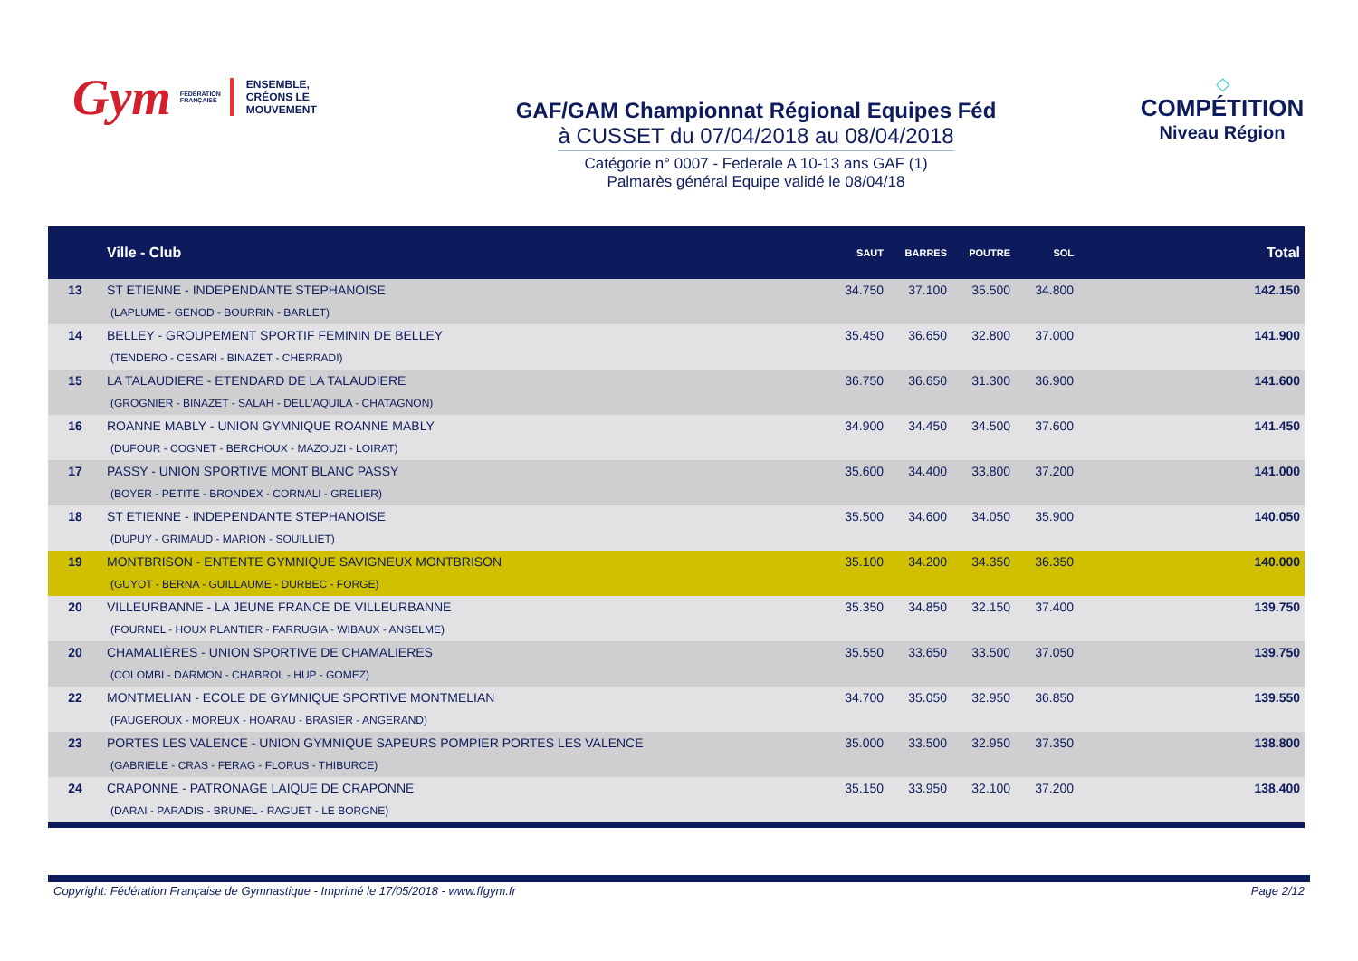Gym FÉDÉRATION
FRANÇAISE ENSEMBLE,
CRÉONS LE MOUVEMENT
GAF/GAM Championnat Régional Equipes Féd
à CUSSET du 07/04/2018 au 08/04/2018
Catégorie n° 0007 - Federale A 10-13 ans GAF (1)
Palmarès général Equipe validé le 08/04/18
◇
COMPÉTITION
Niveau Région
| | Ville - Club | SAUT | BARRES | POUTRE | SOL | Total |
| --- | --- | --- | --- | --- | --- | --- |
| 13 | ST ETIENNE - INDEPENDANTE STEPHANOISE (LAPLUME - GENOD - BOURRIN - BARLET) | 34.750 | 37.100 | 35.500 | 34.800 | 142.150 |
| 14 | BELLEY - GROUPEMENT SPORTIF FEMININ DE BELLEY (TENDERO - CESARI - BINAZET - CHERRADI) | 35.450 | 36.650 | 32.800 | 37.000 | 141.900 |
| 15 | LA TALAUDIERE - ETENDARD DE LA TALAUDIERE (GROGNIER - BINAZET - SALAH - DELL'AQUILA - CHATAGNON) | 36.750 | 36.650 | 31.300 | 36.900 | 141.600 |
| 16 | ROANNE MABLY - UNION GYMNIQUE ROANNE MABLY (DUFOUR - COGNET - BERCHOUX - MAZOUZI - LOIRAT) | 34.900 | 34.450 | 34.500 | 37.600 | 141.450 |
| 17 | PASSY - UNION SPORTIVE MONT BLANC PASSY (BOYER - PETITE - BRONDEX - CORNALI - GRELIER) | 35.600 | 34.400 | 33.800 | 37.200 | 141.000 |
| 18 | ST ETIENNE - INDEPENDANTE STEPHANOISE (DUPUY - GRIMAUD - MARION - SOUILLIET) | 35.500 | 34.600 | 34.050 | 35.900 | 140.050 |
| 19 | MONTBRISON - ENTENTE GYMNIQUE SAVIGNEUX MONTBRISON (GUYOT - BERNA - GUILLAUME - DURBEC - FORGE) | 35.100 | 34.200 | 34.350 | 36.350 | 140.000 |
| 20 | VILLEURBANNE - LA JEUNE FRANCE DE VILLEURBANNE (FOURNEL - HOUX PLANTIER - FARRUGIA - WIBAUX - ANSELME) | 35.350 | 34.850 | 32.150 | 37.400 | 139.750 |
| 20 | CHAMALIÈRES - UNION SPORTIVE DE CHAMALIERES (COLOMBI - DARMON - CHABROL - HUP - GOMEZ) | 35.550 | 33.650 | 33.500 | 37.050 | 139.750 |
| 22 | MONTMELIAN - ECOLE DE GYMNIQUE SPORTIVE MONTMELIAN (FAUGEROUX - MOREUX - HOARAU - BRASIER - ANGERAND) | 34.700 | 35.050 | 32.950 | 36.850 | 139.550 |
| 23 | PORTES LES VALENCE - UNION GYMNIQUE SAPEURS POMPIER PORTES LES VALENCE (GABRIELE - CRAS - FERAG - FLORUS - THIBURCE) | 35.000 | 33.500 | 32.950 | 37.350 | 138.800 |
| 24 | CRAPONNE - PATRONAGE LAIQUE DE CRAPONNE (DARAI - PARADIS - BRUNEL - RAGUET - LE BORGNE) | 35.150 | 33.950 | 32.100 | 37.200 | 138.400 |
Copyright: Fédération Française de Gymnastique - Imprimé le 17/05/2018 - www.ffgym.fr Page 2/12